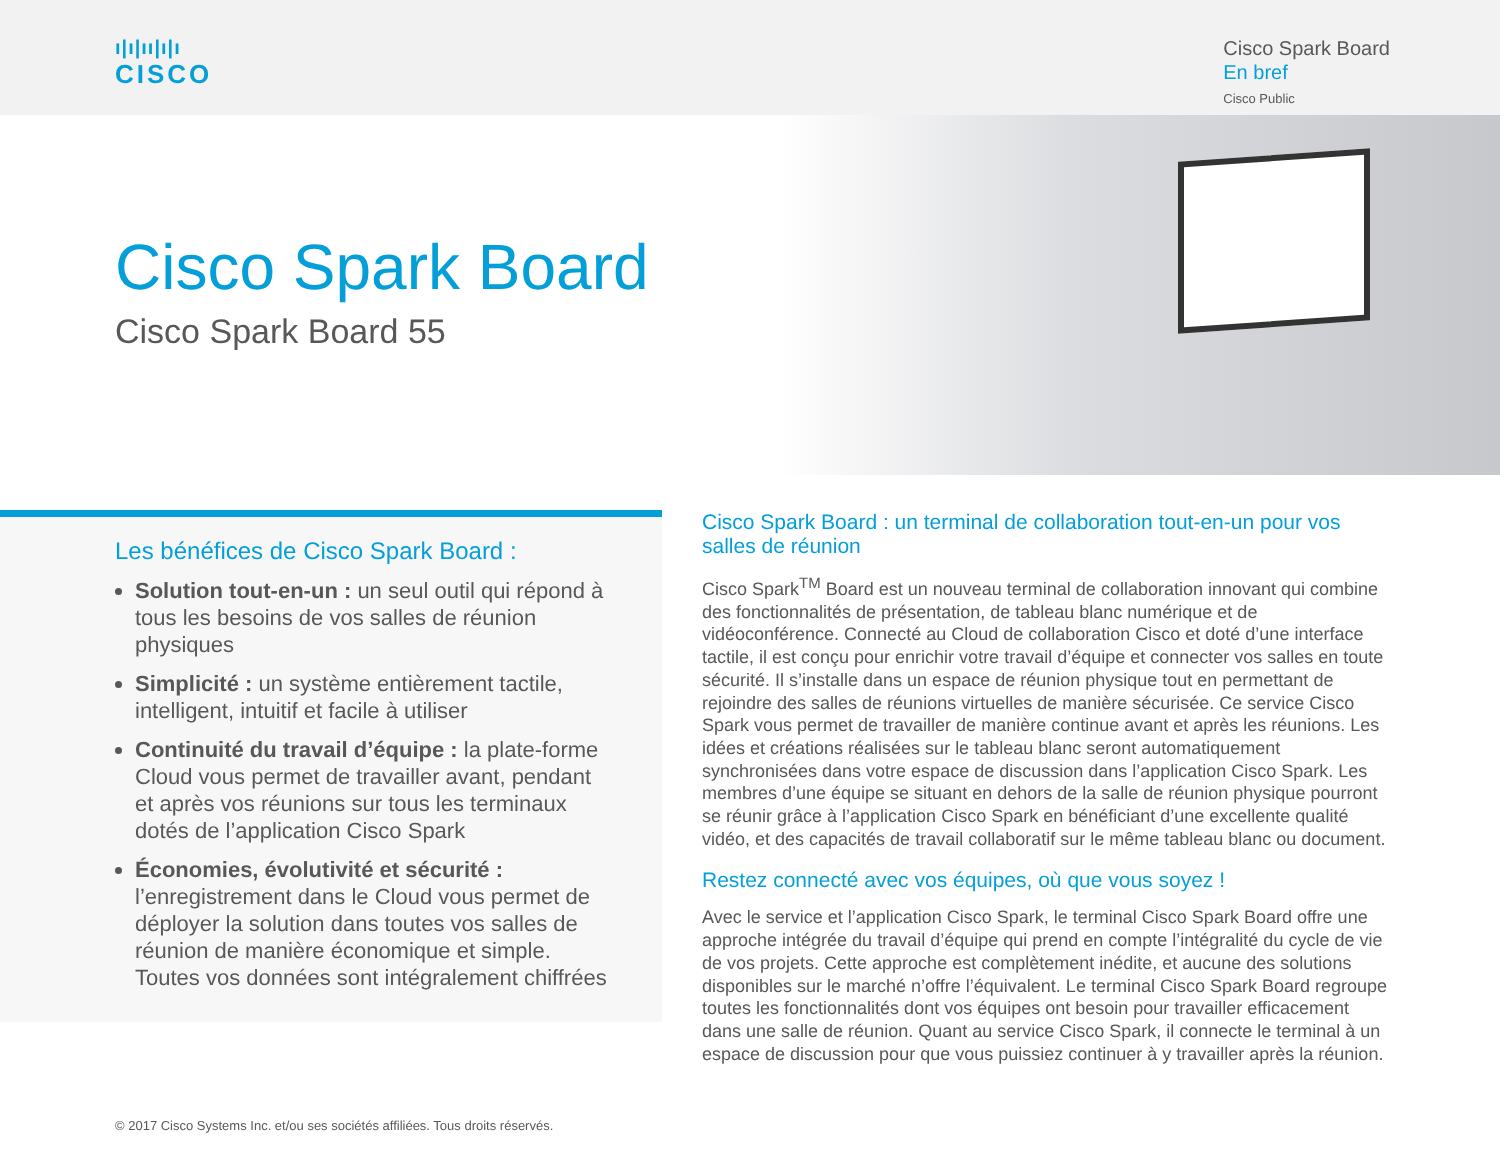ı|ı|ıı|ı|ı
CISCO
Cisco Spark Board
En bref
Cisco Public
Cisco Spark Board
Cisco Spark Board 55
Les bénéfices de Cisco Spark Board :
Solution tout-en-un : un seul outil qui répond à tous les besoins de vos salles de réunion physiques
Simplicité : un système entièrement tactile, intelligent, intuitif et facile à utiliser
Continuité du travail d’équipe : la plate-forme Cloud vous permet de travailler avant, pendant et après vos réunions sur tous les terminaux dotés de l’application Cisco Spark
Économies, évolutivité et sécurité : l’enregistrement dans le Cloud vous permet de déployer la solution dans toutes vos salles de réunion de manière économique et simple. Toutes vos données sont intégralement chiffrées
Cisco Spark Board : un terminal de collaboration tout-en-un pour vos salles de réunion
Cisco Spark<sup>TM</sup> Board est un nouveau terminal de collaboration innovant qui combine des fonctionnalités de présentation, de tableau blanc numérique et de vidéoconférence. Connecté au Cloud de collaboration Cisco et doté d’une interface tactile, il est conçu pour enrichir votre travail d’équipe et connecter vos salles en toute sécurité. Il s’installe dans un espace de réunion physique tout en permettant de rejoindre des salles de réunions virtuelles de manière sécurisée. Ce service Cisco Spark vous permet de travailler de manière continue avant et après les réunions. Les idées et créations réalisées sur le tableau blanc seront automatiquement synchronisées dans votre espace de discussion dans l’application Cisco Spark. Les membres d’une équipe se situant en dehors de la salle de réunion physique pourront se réunir grâce à l’application Cisco Spark en bénéficiant d’une excellente qualité vidéo, et des capacités de travail collaboratif sur le même tableau blanc ou document.
Restez connecté avec vos équipes, où que vous soyez !
Avec le service et l’application Cisco Spark, le terminal Cisco Spark Board offre une approche intégrée du travail d’équipe qui prend en compte l’intégralité du cycle de vie de vos projets. Cette approche est complètement inédite, et aucune des solutions disponibles sur le marché n’offre l’équivalent. Le terminal Cisco Spark Board regroupe toutes les fonctionnalités dont vos équipes ont besoin pour travailler efficacement dans une salle de réunion. Quant au service Cisco Spark, il connecte le terminal à un espace de discussion pour que vous puissiez continuer à y travailler après la réunion.
© 2017 Cisco Systems Inc. et/ou ses sociétés affiliées. Tous droits réservés.